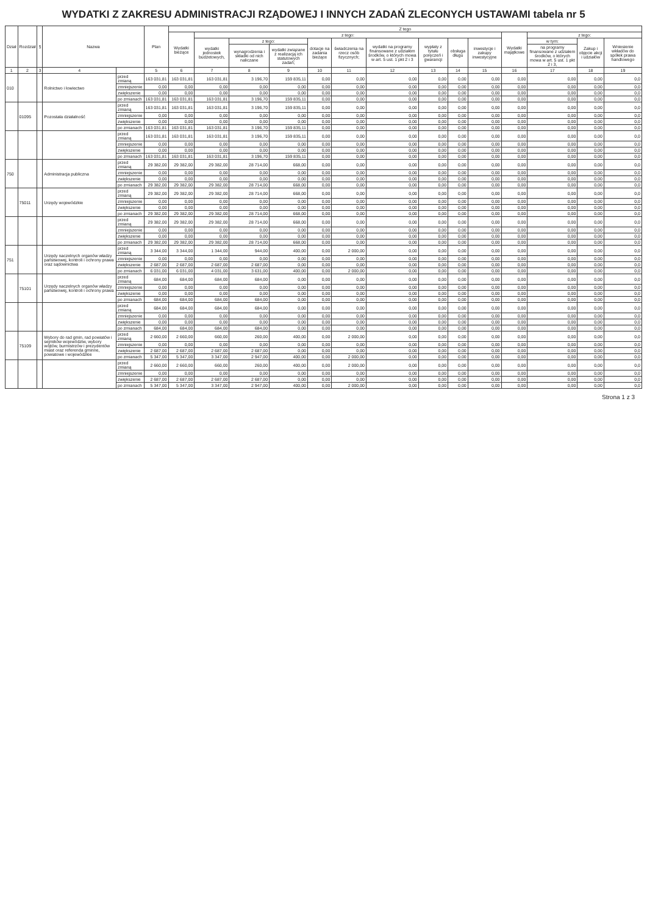WYDATKI Z ZAKRESU ADMINISTRACJI RZĄDOWEJ I INNYCH ZADAŃ ZLECONYCH USTAWAMI tabela nr 5
| Dział | Rozdział | § | Nazwa | | Plan | Z tego | | | | | | | | | | | | | |
| --- | --- | --- | --- | --- | --- | --- | --- | --- | --- | --- | --- | --- | --- | --- | --- | --- | --- | --- | --- |
| | | | | | | Wydatki bieżące | z tego: | | | | | | | | | Wydatki majątkowe | z tego: | | |
| | | | | | | | wydatki jednostek budżetowych, | z tego: | | dotacje na zadania bieżące | świadczenia na rzecz osób fizycznych; | wydatki na programy finansowane z udziałem środków, o których mowa w art. 5 ust. 1 pkt 2 i 3 | wypłaty z tytułu poręczeń i gwarancji | obsługa długu | inwestycje i zakupy inwestycyjne | | w tym: | Zakup i objęcie akcji i udziałów | Wniesienie wkładów do spółek prawa handlowego |
| | | | | | | | | wynagrodzenia i składki od nich naliczane | wydatki związane z realizacją ich statutowych zadań; | | | | | | | | na programy finansowane z udziałem środków, o których mowa w art. 5 ust. 1 pkt 2 i 3, | | |
| 1 | 2 | 3 | 4 | | 5 | 6 | 7 | 8 | 9 | 10 | 11 | 12 | 13 | 14 | 15 | 16 | 17 | 18 | 19 |
| 010 | | | Rolnictwo i łowiectwo | przed zmianą | 163 031,81 | 163 031,81 | 163 031,81 | 3 196,70 | 159 835,11 | 0,00 | 0,00 | 0,00 | 0,00 | 0,00 | 0,00 | 0,00 | 0,00 | 0,00 | 0,0 |
| | | | | zmniejszenie | 0,00 | 0,00 | 0,00 | 0,00 | 0,00 | 0,00 | 0,00 | 0,00 | 0,00 | 0,00 | 0,00 | 0,00 | 0,00 | 0,00 | 0,0 |
| | | | | zwiększenie | 0,00 | 0,00 | 0,00 | 0,00 | 0,00 | 0,00 | 0,00 | 0,00 | 0,00 | 0,00 | 0,00 | 0,00 | 0,00 | 0,00 | 0,0 |
| | | | | po zmianach | 163 031,81 | 163 031,81 | 163 031,81 | 3 196,70 | 159 835,11 | 0,00 | 0,00 | 0,00 | 0,00 | 0,00 | 0,00 | 0,00 | 0,00 | 0,00 | 0,0 |
| | 01095 | | Pozostała działalność | przed zmianą | 163 031,81 | 163 031,81 | 163 031,81 | 3 196,70 | 159 835,11 | 0,00 | 0,00 | 0,00 | 0,00 | 0,00 | 0,00 | 0,00 | 0,00 | 0,00 | 0,0 |
| | | | | zmniejszenie | 0,00 | 0,00 | 0,00 | 0,00 | 0,00 | 0,00 | 0,00 | 0,00 | 0,00 | 0,00 | 0,00 | 0,00 | 0,00 | 0,00 | 0,0 |
| | | | | zwiększenie | 0,00 | 0,00 | 0,00 | 0,00 | 0,00 | 0,00 | 0,00 | 0,00 | 0,00 | 0,00 | 0,00 | 0,00 | 0,00 | 0,00 | 0,0 |
| | | | | po zmianach | 163 031,81 | 163 031,81 | 163 031,81 | 3 196,70 | 159 835,11 | 0,00 | 0,00 | 0,00 | 0,00 | 0,00 | 0,00 | 0,00 | 0,00 | 0,00 | 0,0 |
| | | | | przed zmianą | 163 031,81 | 163 031,81 | 163 031,81 | 3 196,70 | 159 835,11 | 0,00 | 0,00 | 0,00 | 0,00 | 0,00 | 0,00 | 0,00 | 0,00 | 0,00 | 0,0 |
| | | | | zmniejszenie | 0,00 | 0,00 | 0,00 | 0,00 | 0,00 | 0,00 | 0,00 | 0,00 | 0,00 | 0,00 | 0,00 | 0,00 | 0,00 | 0,00 | 0,0 |
| | | | | zwiększenie | 0,00 | 0,00 | 0,00 | 0,00 | 0,00 | 0,00 | 0,00 | 0,00 | 0,00 | 0,00 | 0,00 | 0,00 | 0,00 | 0,00 | 0,0 |
| | | | | po zmianach | 163 031,81 | 163 031,81 | 163 031,81 | 3 196,70 | 159 835,11 | 0,00 | 0,00 | 0,00 | 0,00 | 0,00 | 0,00 | 0,00 | 0,00 | 0,00 | 0,0 |
| 750 | | | Administracja publiczna | przed zmianą | 29 382,00 | 29 382,00 | 29 382,00 | 28 714,00 | 668,00 | 0,00 | 0,00 | 0,00 | 0,00 | 0,00 | 0,00 | 0,00 | 0,00 | 0,00 | 0,0 |
| | | | | zmniejszenie | 0,00 | 0,00 | 0,00 | 0,00 | 0,00 | 0,00 | 0,00 | 0,00 | 0,00 | 0,00 | 0,00 | 0,00 | 0,00 | 0,00 | 0,0 |
| | | | | zwiększenie | 0,00 | 0,00 | 0,00 | 0,00 | 0,00 | 0,00 | 0,00 | 0,00 | 0,00 | 0,00 | 0,00 | 0,00 | 0,00 | 0,00 | 0,0 |
| | | | | po zmianach | 29 382,00 | 29 382,00 | 29 382,00 | 28 714,00 | 668,00 | 0,00 | 0,00 | 0,00 | 0,00 | 0,00 | 0,00 | 0,00 | 0,00 | 0,00 | 0,0 |
| | 75011 | | Urzędy wojewódzkie | przed zmianą | 29 382,00 | 29 382,00 | 29 382,00 | 28 714,00 | 668,00 | 0,00 | 0,00 | 0,00 | 0,00 | 0,00 | 0,00 | 0,00 | 0,00 | 0,00 | 0,0 |
| | | | | zmniejszenie | 0,00 | 0,00 | 0,00 | 0,00 | 0,00 | 0,00 | 0,00 | 0,00 | 0,00 | 0,00 | 0,00 | 0,00 | 0,00 | 0,00 | 0,0 |
| | | | | zwiększenie | 0,00 | 0,00 | 0,00 | 0,00 | 0,00 | 0,00 | 0,00 | 0,00 | 0,00 | 0,00 | 0,00 | 0,00 | 0,00 | 0,00 | 0,0 |
| | | | | po zmianach | 29 382,00 | 29 382,00 | 29 382,00 | 28 714,00 | 668,00 | 0,00 | 0,00 | 0,00 | 0,00 | 0,00 | 0,00 | 0,00 | 0,00 | 0,00 | 0,0 |
| | | | | przed zmianą | 29 382,00 | 29 382,00 | 29 382,00 | 28 714,00 | 668,00 | 0,00 | 0,00 | 0,00 | 0,00 | 0,00 | 0,00 | 0,00 | 0,00 | 0,00 | 0,0 |
| | | | | zmniejszenie | 0,00 | 0,00 | 0,00 | 0,00 | 0,00 | 0,00 | 0,00 | 0,00 | 0,00 | 0,00 | 0,00 | 0,00 | 0,00 | 0,00 | 0,0 |
| | | | | zwiększenie | 0,00 | 0,00 | 0,00 | 0,00 | 0,00 | 0,00 | 0,00 | 0,00 | 0,00 | 0,00 | 0,00 | 0,00 | 0,00 | 0,00 | 0,0 |
| | | | | po zmianach | 29 382,00 | 29 382,00 | 29 382,00 | 28 714,00 | 668,00 | 0,00 | 0,00 | 0,00 | 0,00 | 0,00 | 0,00 | 0,00 | 0,00 | 0,00 | 0,0 |
| 751 | | | Urzędy naczelnych organów władzy państwowej, kontroli i ochrony prawa oraz sądownictwa | przed zmianą | 3 344,00 | 3 344,00 | 1 344,00 | 944,00 | 400,00 | 0,00 | 2 000,00 | 0,00 | 0,00 | 0,00 | 0,00 | 0,00 | 0,00 | 0,00 | 0,0 |
| | | | | zmniejszenie | 0,00 | 0,00 | 0,00 | 0,00 | 0,00 | 0,00 | 0,00 | 0,00 | 0,00 | 0,00 | 0,00 | 0,00 | 0,00 | 0,00 | 0,0 |
| | | | | zwiększenie | 2 687,00 | 2 687,00 | 2 687,00 | 2 687,00 | 0,00 | 0,00 | 0,00 | 0,00 | 0,00 | 0,00 | 0,00 | 0,00 | 0,00 | 0,00 | 0,0 |
| | | | | po zmianach | 6 031,00 | 6 031,00 | 4 031,00 | 3 631,00 | 400,00 | 0,00 | 2 000,00 | 0,00 | 0,00 | 0,00 | 0,00 | 0,00 | 0,00 | 0,00 | 0,0 |
| | 75101 | | Urzędy naczelnych organów władzy państwowej, kontroli i ochrony prawa | przed zmianą | 684,00 | 684,00 | 684,00 | 684,00 | 0,00 | 0,00 | 0,00 | 0,00 | 0,00 | 0,00 | 0,00 | 0,00 | 0,00 | 0,00 | 0,0 |
| | | | | zmniejszenie | 0,00 | 0,00 | 0,00 | 0,00 | 0,00 | 0,00 | 0,00 | 0,00 | 0,00 | 0,00 | 0,00 | 0,00 | 0,00 | 0,00 | 0,0 |
| | | | | zwiększenie | 0,00 | 0,00 | 0,00 | 0,00 | 0,00 | 0,00 | 0,00 | 0,00 | 0,00 | 0,00 | 0,00 | 0,00 | 0,00 | 0,00 | 0,0 |
| | | | | po zmianach | 684,00 | 684,00 | 684,00 | 684,00 | 0,00 | 0,00 | 0,00 | 0,00 | 0,00 | 0,00 | 0,00 | 0,00 | 0,00 | 0,00 | 0,0 |
| | | | | przed zmianą | 684,00 | 684,00 | 684,00 | 684,00 | 0,00 | 0,00 | 0,00 | 0,00 | 0,00 | 0,00 | 0,00 | 0,00 | 0,00 | 0,00 | 0,0 |
| | | | | zmniejszenie | 0,00 | 0,00 | 0,00 | 0,00 | 0,00 | 0,00 | 0,00 | 0,00 | 0,00 | 0,00 | 0,00 | 0,00 | 0,00 | 0,00 | 0,0 |
| | | | | zwiększenie | 0,00 | 0,00 | 0,00 | 0,00 | 0,00 | 0,00 | 0,00 | 0,00 | 0,00 | 0,00 | 0,00 | 0,00 | 0,00 | 0,00 | 0,0 |
| | | | | po zmianach | 684,00 | 684,00 | 684,00 | 684,00 | 0,00 | 0,00 | 0,00 | 0,00 | 0,00 | 0,00 | 0,00 | 0,00 | 0,00 | 0,00 | 0,0 |
| | 75109 | | Wybory do rad gmin, rad powiatów i sejmików województw, wybory wójtów, burmistrzów i prezydentów miast oraz referenda gminne, powiatowe i wojewódzkie | przed zmianą | 2 660,00 | 2 660,00 | 660,00 | 260,00 | 400,00 | 0,00 | 2 000,00 | 0,00 | 0,00 | 0,00 | 0,00 | 0,00 | 0,00 | 0,00 | 0,0 |
| | | | | zmniejszenie | 0,00 | 0,00 | 0,00 | 0,00 | 0,00 | 0,00 | 0,00 | 0,00 | 0,00 | 0,00 | 0,00 | 0,00 | 0,00 | 0,00 | 0,0 |
| | | | | zwiększenie | 2 687,00 | 2 687,00 | 2 687,00 | 2 687,00 | 0,00 | 0,00 | 0,00 | 0,00 | 0,00 | 0,00 | 0,00 | 0,00 | 0,00 | 0,00 | 0,0 |
| | | | | po zmianach | 5 347,00 | 5 347,00 | 3 347,00 | 2 947,00 | 400,00 | 0,00 | 2 000,00 | 0,00 | 0,00 | 0,00 | 0,00 | 0,00 | 0,00 | 0,00 | 0,0 |
| | | | | przed zmianą | 2 660,00 | 2 660,00 | 660,00 | 260,00 | 400,00 | 0,00 | 2 000,00 | 0,00 | 0,00 | 0,00 | 0,00 | 0,00 | 0,00 | 0,00 | 0,0 |
| | | | | zmniejszenie | 0,00 | 0,00 | 0,00 | 0,00 | 0,00 | 0,00 | 0,00 | 0,00 | 0,00 | 0,00 | 0,00 | 0,00 | 0,00 | 0,00 | 0,0 |
| | | | | zwiększenie | 2 687,00 | 2 687,00 | 2 687,00 | 2 687,00 | 0,00 | 0,00 | 0,00 | 0,00 | 0,00 | 0,00 | 0,00 | 0,00 | 0,00 | 0,00 | 0,0 |
| | | | | po zmianach | 5 347,00 | 5 347,00 | 3 347,00 | 2 947,00 | 400,00 | 0,00 | 2 000,00 | 0,00 | 0,00 | 0,00 | 0,00 | 0,00 | 0,00 | 0,00 | 0,0 |
Strona 1 z 3